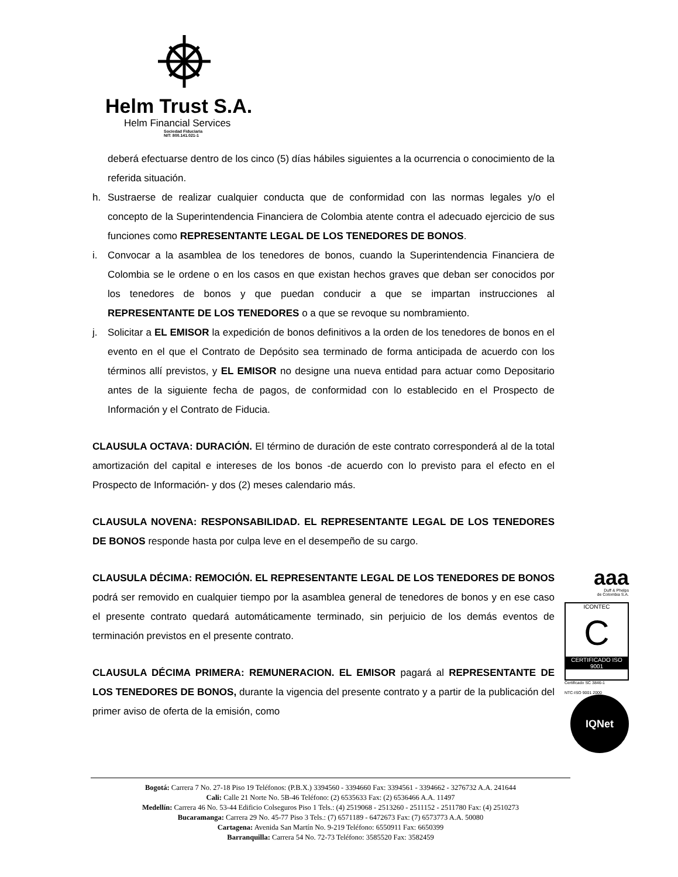Helm Trust S.A.
Helm Financial Services
Sociedad Fiduciaria
NIT: 800.141.021-1
deberá efectuarse dentro de los cinco (5) días hábiles siguientes a la ocurrencia o conocimiento de la referida situación.
h. Sustraerse de realizar cualquier conducta que de conformidad con las normas legales y/o el concepto de la Superintendencia Financiera de Colombia atente contra el adecuado ejercicio de sus funciones como REPRESENTANTE LEGAL DE LOS TENEDORES DE BONOS.
i. Convocar a la asamblea de los tenedores de bonos, cuando la Superintendencia Financiera de Colombia se le ordene o en los casos en que existan hechos graves que deban ser conocidos por los tenedores de bonos y que puedan conducir a que se impartan instrucciones al REPRESENTANTE DE LOS TENEDORES o a que se revoque su nombramiento.
j. Solicitar a EL EMISOR la expedición de bonos definitivos a la orden de los tenedores de bonos en el evento en el que el Contrato de Depósito sea terminado de forma anticipada de acuerdo con los términos allí previstos, y EL EMISOR no designe una nueva entidad para actuar como Depositario antes de la siguiente fecha de pagos, de conformidad con lo establecido en el Prospecto de Información y el Contrato de Fiducia.
CLAUSULA OCTAVA: DURACIÓN. El término de duración de este contrato corresponderá al de la total amortización del capital e intereses de los bonos -de acuerdo con lo previsto para el efecto en el Prospecto de Información- y dos (2) meses calendario más.
CLAUSULA NOVENA: RESPONSABILIDAD. EL REPRESENTANTE LEGAL DE LOS TENEDORES DE BONOS responde hasta por culpa leve en el desempeño de su cargo.
CLAUSULA DÉCIMA: REMOCIÓN. EL REPRESENTANTE LEGAL DE LOS TENEDORES DE BONOS podrá ser removido en cualquier tiempo por la asamblea general de tenedores de bonos y en ese caso el presente contrato quedará automáticamente terminado, sin perjuicio de los demás eventos de terminación previstos en el presente contrato.
CLAUSULA DÉCIMA PRIMERA: REMUNERACION. EL EMISOR pagará al REPRESENTANTE DE LOS TENEDORES DE BONOS, durante la vigencia del presente contrato y a partir de la publicación del primer aviso de oferta de la emisión, como
aaa
Duff & Phelps
de Colombia S.A.
ICONTEC
C
CERTIFICADO ISO 9001
Certificado SC 3846-1
NTC-ISO 9001 2000
IQNet
Bogotá: Carrera 7 No. 27-18 Piso 19 Teléfonos: (P.B.X.) 3394560 - 3394660 Fax: 3394561 - 3394662 - 3276732 A.A. 241644
Cali: Calle 21 Norte No. 5B-46 Teléfono: (2) 6535633 Fax: (2) 6536466 A.A. 11497
Medellín: Carrera 46 No. 53-44 Edificio Colseguros Piso 1 Tels.: (4) 2519068 - 2513260 - 2511152 - 2511780 Fax: (4) 2510273
Bucaramanga: Carrera 29 No. 45-77 Piso 3 Tels.: (7) 6571189 - 6472673 Fax: (7) 6573773 A.A. 50080
Cartagena: Avenida San Martín No. 9-219 Teléfono: 6550911 Fax: 6650399
Barranquilla: Carrera 54 No. 72-73 Teléfono: 3585520 Fax: 3582459